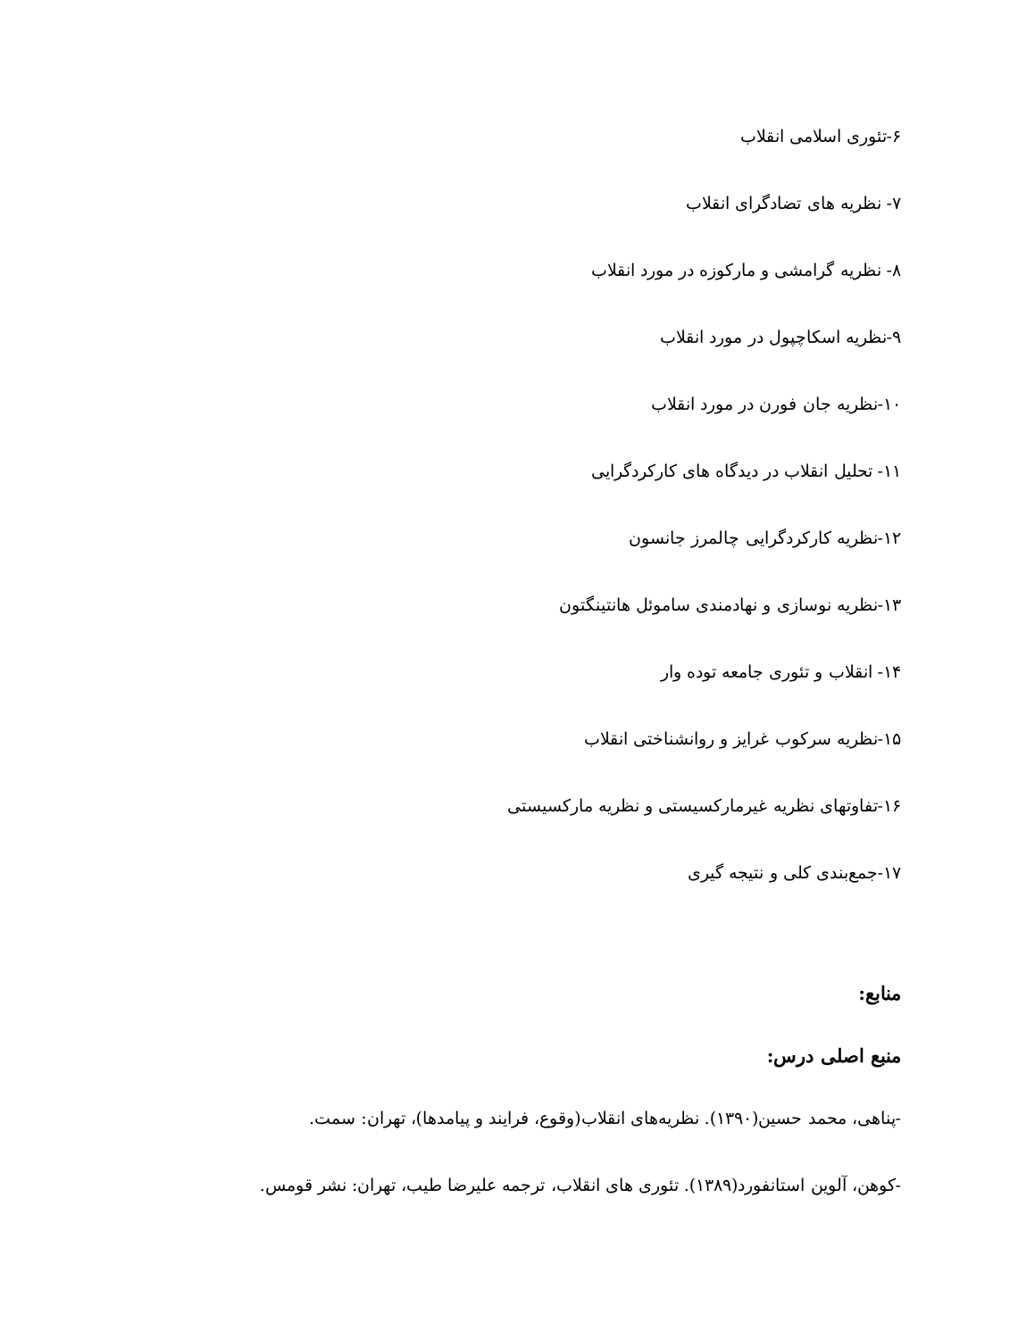۶-تئوری اسلامی انقلاب
۷- نظریه های تضادگرای انقلاب
۸- نظریه گرامشی و مارکوزه در مورد انقلاب
۹-نظریه اسکاچپول در مورد انقلاب
۱۰-نظریه جان فورن در مورد انقلاب
۱۱- تحلیل انقلاب در دیدگاه های کارکردگرایی
۱۲-نظریه کارکردگرایی چالمرز جانسون
۱۳-نظریه نوسازی و نهادمندی ساموئل هانتینگتون
۱۴- انقلاب و تئوری جامعه توده وار
۱۵-نظریه سرکوب غرایز و روانشناختی انقلاب
۱۶-تفاوتهای نظریه غیرمارکسیستی و نظریه مارکسیستی
۱۷-جمع‌بندی کلی و نتیجه گیری
منابع:
منبع اصلی درس:
-پناهی، محمد حسین(۱۳۹۰). نظریه‌های انقلاب(وقوع، فرایند و پیامدها)، تهران: سمت.
-کوهن، آلوین استانفورد(۱۳۸۹). تئوری های انقلاب، ترجمه علیرضا طیب، تهران: نشر قومس.